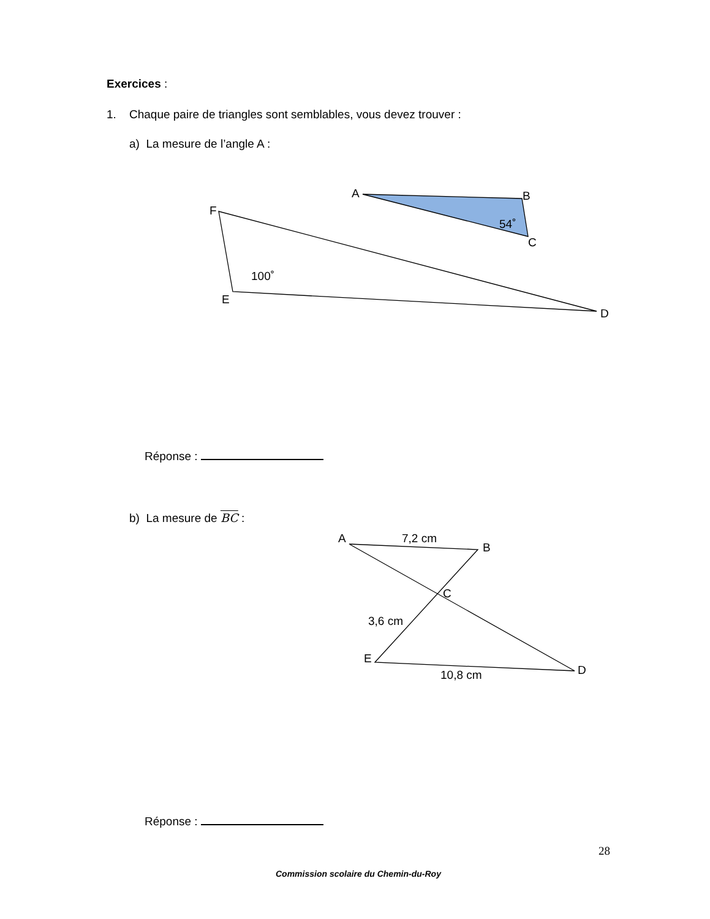Exercices :
1. Chaque paire de triangles sont semblables, vous devez trouver :
a) La mesure de l’angle A :
A
B
C
54˚
F
E
D
100˚
A
B
C
E
D
7,2 cm
3,6 cm
10,8 cm
Réponse :
b) La mesure de BC :
Réponse :
28
Commission scolaire du Chemin-du-Roy